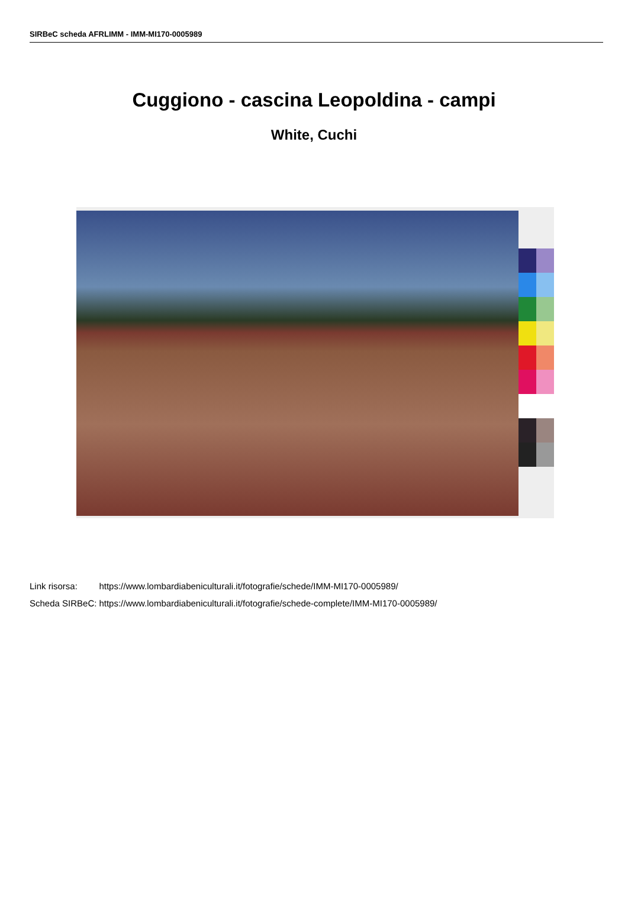SIRBeC scheda AFRLIMM - IMM-MI170-0005989
Cuggiono - cascina Leopoldina - campi
White, Cuchi
| Link risorsa: | https://www.lombardiabeniculturali.it/fotografie/schede/IMM-MI170-0005989/ |
| Scheda SIRBeC: | https://www.lombardiabeniculturali.it/fotografie/schede-complete/IMM-MI170-0005989/ |